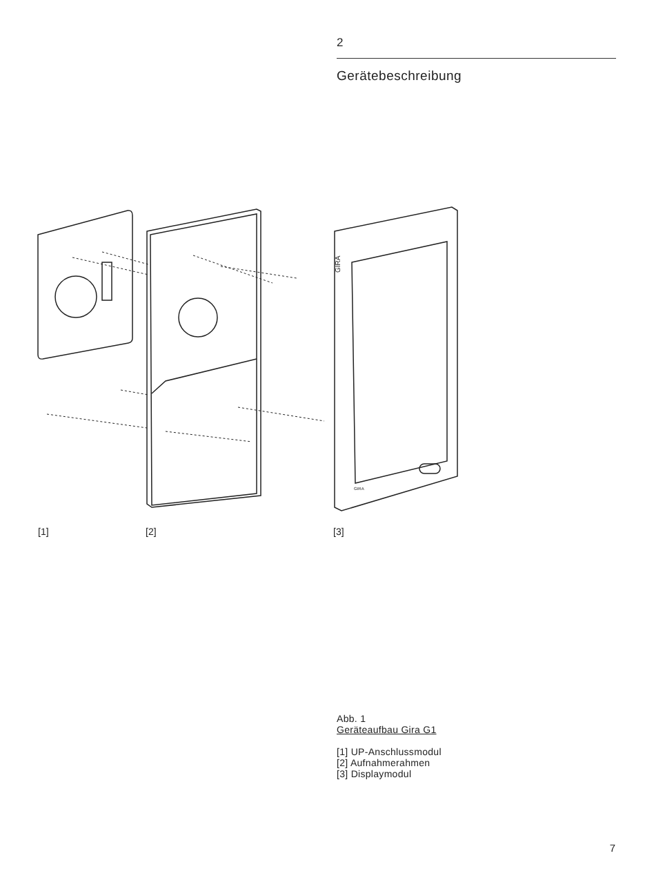2
Gerätebeschreibung
GIRA
GIRA
[1] [2] [3]
Abb. 1
Geräteaufbau Gira G1
[1] UP-Anschlussmodul
[2] Aufnahmerahmen
[3] Displaymodul
7